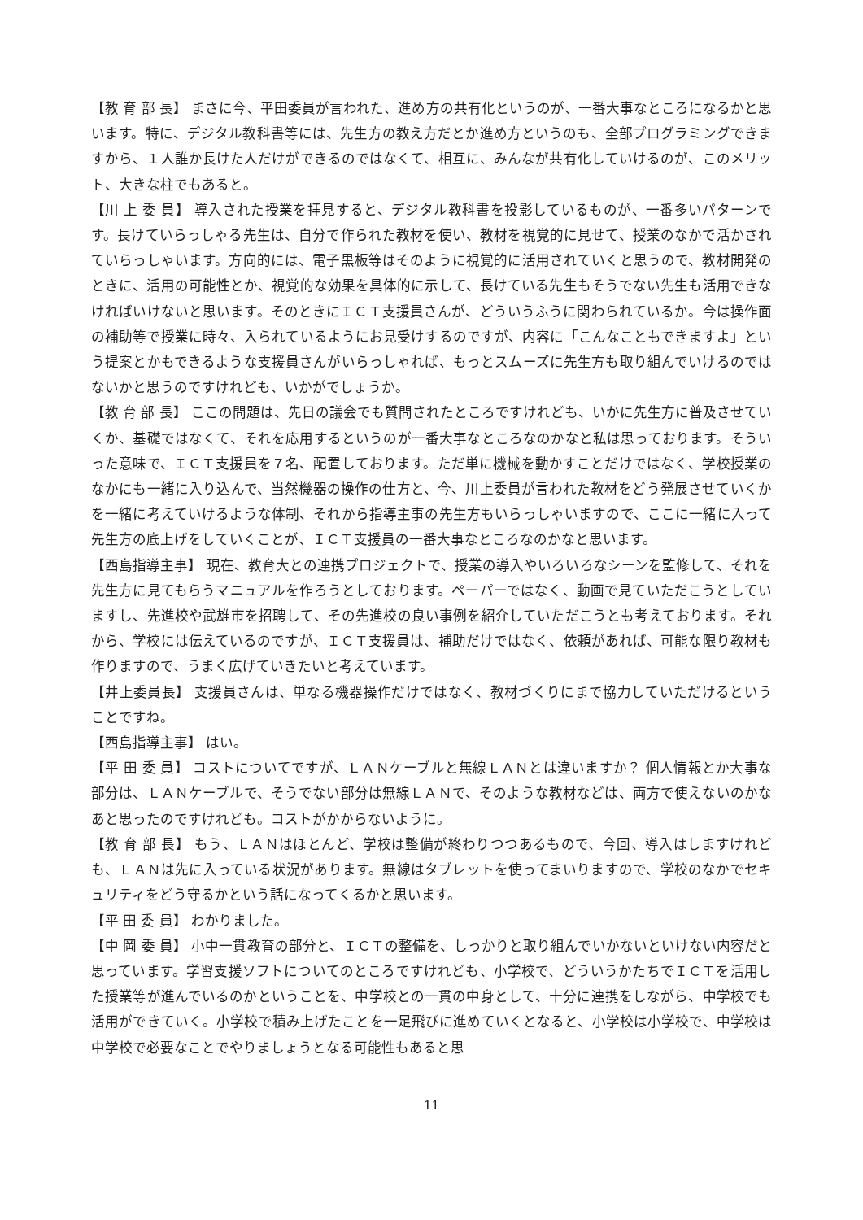【教 育 部 長】 まさに今、平田委員が言われた、進め方の共有化というのが、一番大事なところになるかと思います。特に、デジタル教科書等には、先生方の教え方だとか進め方というのも、全部プログラミングできますから、１人誰か長けた人だけができるのではなくて、相互に、みんなが共有化していけるのが、このメリット、大きな柱でもあると。
【川 上 委 員】 導入された授業を拝見すると、デジタル教科書を投影しているものが、一番多いパターンです。長けていらっしゃる先生は、自分で作られた教材を使い、教材を視覚的に見せて、授業のなかで活かされていらっしゃいます。方向的には、電子黒板等はそのように視覚的に活用されていくと思うので、教材開発のときに、活用の可能性とか、視覚的な効果を具体的に示して、長けている先生もそうでない先生も活用できなければいけないと思います。そのときにＩＣＴ支援員さんが、どういうふうに関わられているか。今は操作面の補助等で授業に時々、入られているようにお見受けするのですが、内容に「こんなこともできますよ」という提案とかもできるような支援員さんがいらっしゃれば、もっとスムーズに先生方も取り組んでいけるのではないかと思うのですけれども、いかがでしょうか。
【教 育 部 長】 ここの問題は、先日の議会でも質問されたところですけれども、いかに先生方に普及させていくか、基礎ではなくて、それを応用するというのが一番大事なところなのかなと私は思っております。そういった意味で、ＩＣＴ支援員を７名、配置しております。ただ単に機械を動かすことだけではなく、学校授業のなかにも一緒に入り込んで、当然機器の操作の仕方と、今、川上委員が言われた教材をどう発展させていくかを一緒に考えていけるような体制、それから指導主事の先生方もいらっしゃいますので、ここに一緒に入って先生方の底上げをしていくことが、ＩＣＴ支援員の一番大事なところなのかなと思います。
【西島指導主事】 現在、教育大との連携プロジェクトで、授業の導入やいろいろなシーンを監修して、それを先生方に見てもらうマニュアルを作ろうとしております。ペーパーではなく、動画で見ていただこうとしていますし、先進校や武雄市を招聘して、その先進校の良い事例を紹介していただこうとも考えております。それから、学校には伝えているのですが、ＩＣＴ支援員は、補助だけではなく、依頼があれば、可能な限り教材も作りますので、うまく広げていきたいと考えています。
【井上委員長】 支援員さんは、単なる機器操作だけではなく、教材づくりにまで協力していただけるということですね。
【西島指導主事】 はい。
【平 田 委 員】 コストについてですが、ＬＡＮケーブルと無線ＬＡＮとは違いますか？ 個人情報とか大事な部分は、ＬＡＮケーブルで、そうでない部分は無線ＬＡＮで、そのような教材などは、両方で使えないのかなあと思ったのですけれども。コストがかからないように。
【教 育 部 長】 もう、ＬＡＮはほとんど、学校は整備が終わりつつあるもので、今回、導入はしますけれども、ＬＡＮは先に入っている状況があります。無線はタブレットを使ってまいりますので、学校のなかでセキュリティをどう守るかという話になってくるかと思います。
【平 田 委 員】 わかりました。
【中 岡 委 員】 小中一貫教育の部分と、ＩＣＴの整備を、しっかりと取り組んでいかないといけない内容だと思っています。学習支援ソフトについてのところですけれども、小学校で、どういうかたちでＩＣＴを活用した授業等が進んでいるのかということを、中学校との一貫の中身として、十分に連携をしながら、中学校でも活用ができていく。小学校で積み上げたことを一足飛びに進めていくとなると、小学校は小学校で、中学校は中学校で必要なことでやりましょうとなる可能性もあると思
11